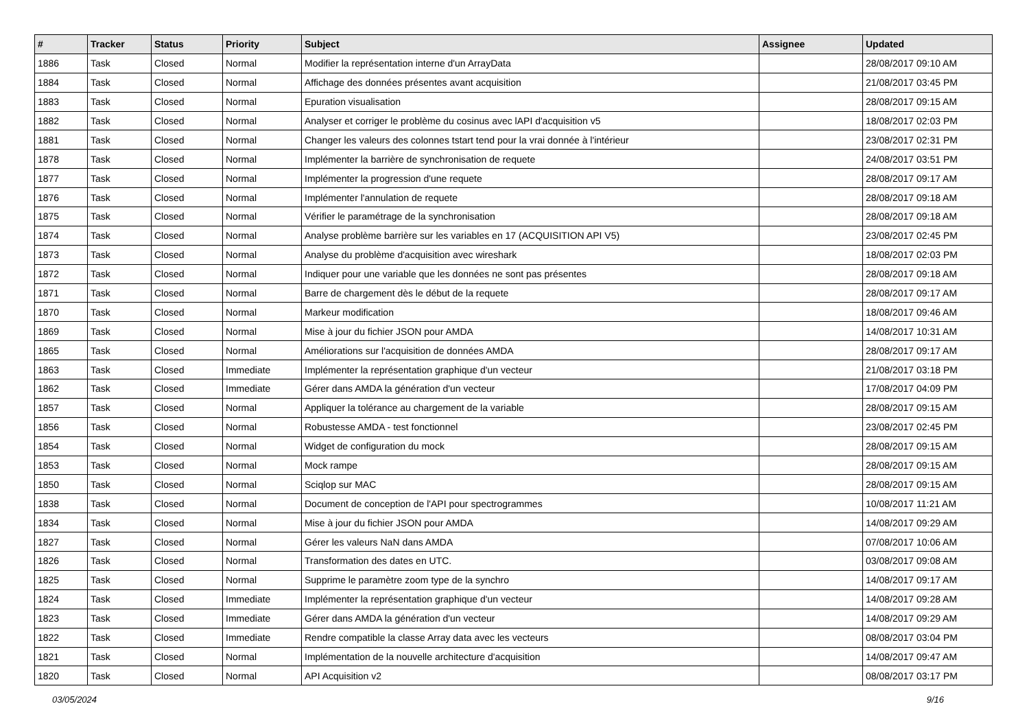| # | Tracker | Status | Priority | Subject | Assignee | Updated |
| --- | --- | --- | --- | --- | --- | --- |
| 1886 | Task | Closed | Normal | Modifier la représentation interne d'un ArrayData | | 28/08/2017 09:10 AM |
| 1884 | Task | Closed | Normal | Affichage des données présentes avant acquisition | | 21/08/2017 03:45 PM |
| 1883 | Task | Closed | Normal | Epuration visualisation | | 28/08/2017 09:15 AM |
| 1882 | Task | Closed | Normal | Analyser et corriger le problème du cosinus avec lAPI d'acquisition v5 | | 18/08/2017 02:03 PM |
| 1881 | Task | Closed | Normal | Changer les valeurs des colonnes tstart tend pour la vrai donnée à l'intérieur | | 23/08/2017 02:31 PM |
| 1878 | Task | Closed | Normal | Implémenter la barrière de synchronisation de requete | | 24/08/2017 03:51 PM |
| 1877 | Task | Closed | Normal | Implémenter la progression d'une requete | | 28/08/2017 09:17 AM |
| 1876 | Task | Closed | Normal | Implémenter l'annulation de requete | | 28/08/2017 09:18 AM |
| 1875 | Task | Closed | Normal | Vérifier le paramétrage de la synchronisation | | 28/08/2017 09:18 AM |
| 1874 | Task | Closed | Normal | Analyse problème barrière sur les variables en 17 (ACQUISITION API V5) | | 23/08/2017 02:45 PM |
| 1873 | Task | Closed | Normal | Analyse du problème d'acquisition avec wireshark | | 18/08/2017 02:03 PM |
| 1872 | Task | Closed | Normal | Indiquer pour une variable que les données ne sont pas présentes | | 28/08/2017 09:18 AM |
| 1871 | Task | Closed | Normal | Barre de chargement dès le début de la requete | | 28/08/2017 09:17 AM |
| 1870 | Task | Closed | Normal | Markeur modification | | 18/08/2017 09:46 AM |
| 1869 | Task | Closed | Normal | Mise à jour du fichier JSON pour AMDA | | 14/08/2017 10:31 AM |
| 1865 | Task | Closed | Normal | Améliorations sur l'acquisition de données AMDA | | 28/08/2017 09:17 AM |
| 1863 | Task | Closed | Immediate | Implémenter la représentation graphique d'un vecteur | | 21/08/2017 03:18 PM |
| 1862 | Task | Closed | Immediate | Gérer dans AMDA la génération d'un vecteur | | 17/08/2017 04:09 PM |
| 1857 | Task | Closed | Normal | Appliquer la tolérance au chargement de la variable | | 28/08/2017 09:15 AM |
| 1856 | Task | Closed | Normal | Robustesse AMDA - test fonctionnel | | 23/08/2017 02:45 PM |
| 1854 | Task | Closed | Normal | Widget de configuration du mock | | 28/08/2017 09:15 AM |
| 1853 | Task | Closed | Normal | Mock rampe | | 28/08/2017 09:15 AM |
| 1850 | Task | Closed | Normal | Sciqlop sur MAC | | 28/08/2017 09:15 AM |
| 1838 | Task | Closed | Normal | Document de conception de l'API pour spectrogrammes | | 10/08/2017 11:21 AM |
| 1834 | Task | Closed | Normal | Mise à jour du fichier JSON pour AMDA | | 14/08/2017 09:29 AM |
| 1827 | Task | Closed | Normal | Gérer les valeurs NaN dans AMDA | | 07/08/2017 10:06 AM |
| 1826 | Task | Closed | Normal | Transformation des dates en UTC. | | 03/08/2017 09:08 AM |
| 1825 | Task | Closed | Normal | Supprime le paramètre zoom type de la synchro | | 14/08/2017 09:17 AM |
| 1824 | Task | Closed | Immediate | Implémenter la représentation graphique d'un vecteur | | 14/08/2017 09:28 AM |
| 1823 | Task | Closed | Immediate | Gérer dans AMDA la génération d'un vecteur | | 14/08/2017 09:29 AM |
| 1822 | Task | Closed | Immediate | Rendre compatible la classe Array data avec les vecteurs | | 08/08/2017 03:04 PM |
| 1821 | Task | Closed | Normal | Implémentation de la nouvelle architecture d'acquisition | | 14/08/2017 09:47 AM |
| 1820 | Task | Closed | Normal | API Acquisition v2 | | 08/08/2017 03:17 PM |
03/05/2024 9/16